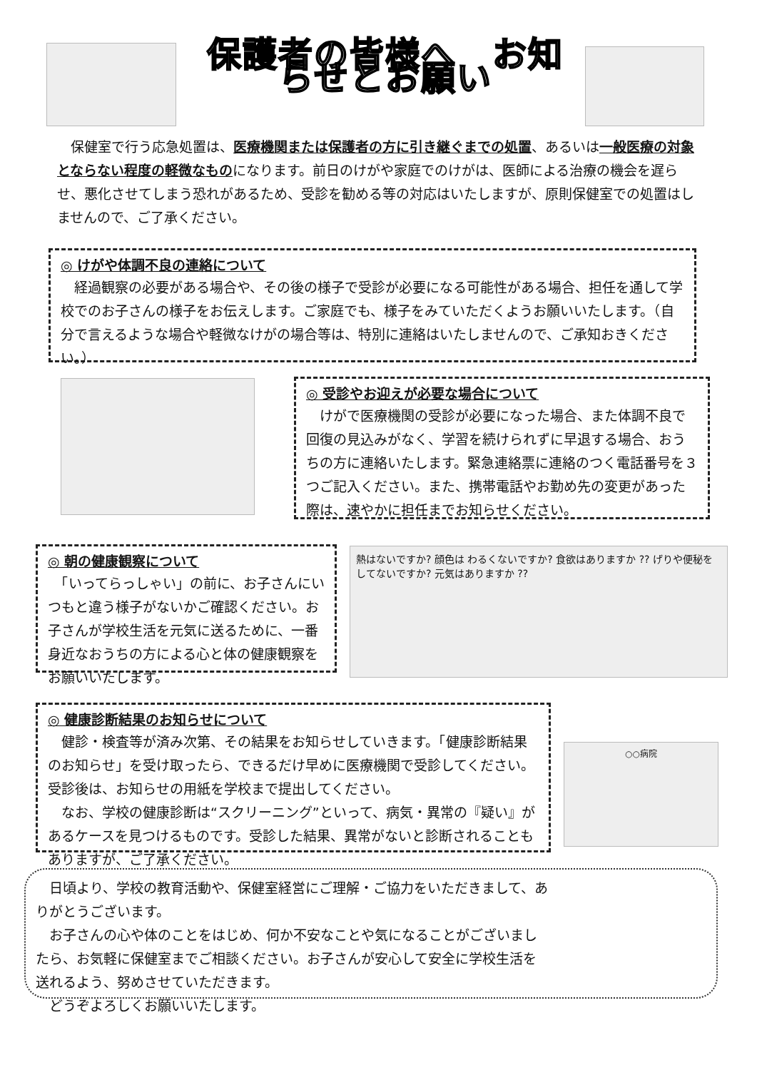保護者の皆様へ　お知らせとお願い
　保健室で行う応急処置は、医療機関または保護者の方に引き継ぐまでの処置、あるいは一般医療の対象とならない程度の軽微なものになります。前日のけがや家庭でのけがは、医師による治療の機会を遅らせ、悪化させてしまう恐れがあるため、受診を勧める等の対応はいたしますが、原則保健室での処置はしませんので、ご了承ください。
◎ けがや体調不良の連絡について
　経過観察の必要がある場合や、その後の様子で受診が必要になる可能性がある場合、担任を通して学校でのお子さんの様子をお伝えします。ご家庭でも、様子をみていただくようお願いいたします。（自分で言えるような場合や軽微なけがの場合等は、特別に連絡はいたしませんので、ご承知おきください。）
◎ 受診やお迎えが必要な場合について
　けがで医療機関の受診が必要になった場合、また体調不良で回復の見込みがなく、学習を続けられずに早退する場合、おうちの方に連絡いたします。緊急連絡票に連絡のつく電話番号を３つご記入ください。また、携帯電話やお勤め先の変更があった際は、速やかに担任までお知らせください。
◎ 朝の健康観察について
　「いってらっしゃい」の前に、お子さんにいつもと違う様子がないかご確認ください。お子さんが学校生活を元気に送るために、一番身近なおうちの方による心と体の健康観察をお願いいたします。
熱はないですか? 顔色は わるくないですか? 食欲はありますか ?? げりや便秘を してないですか? 元気はありますか ??
◎ 健康診断結果のお知らせについて
　健診・検査等が済み次第、その結果をお知らせしていきます。「健康診断結果のお知らせ」を受け取ったら、できるだけ早めに医療機関で受診してください。受診後は、お知らせの用紙を学校まで提出してください。
　なお、学校の健康診断は“スクリーニング”といって、病気・異常の『疑い』があるケースを見つけるものです。受診した結果、異常がないと診断されることもありますが、ご了承ください。
○○病院
　日頃より、学校の教育活動や、保健室経営にご理解・ご協力をいただきまして、ありがとうございます。
　お子さんの心や体のことをはじめ、何か不安なことや気になることがございましたら、お気軽に保健室までご相談ください。お子さんが安心して安全に学校生活を送れるよう、努めさせていただきます。
　どうぞよろしくお願いいたします。